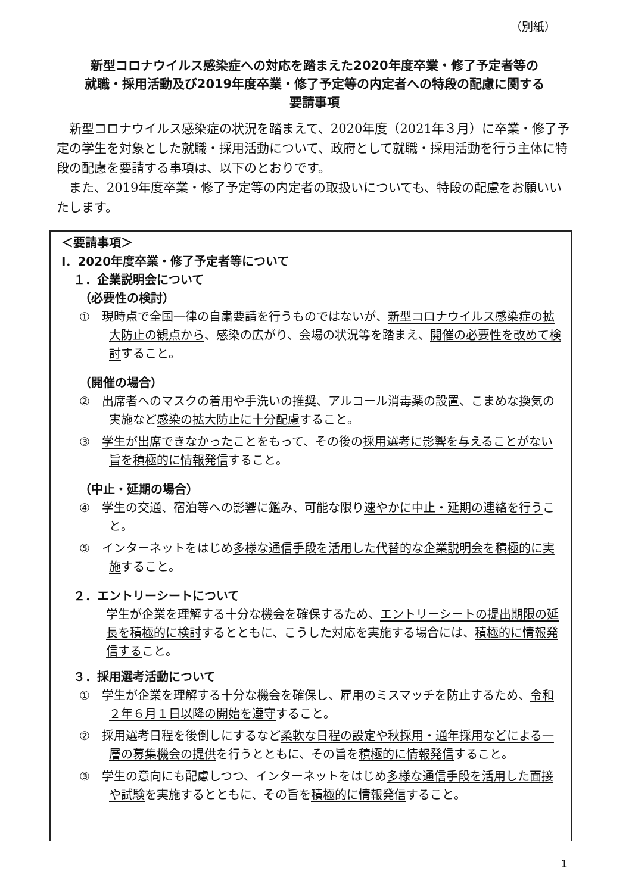（別紙）
新型コロナウイルス感染症への対応を踏まえた2020年度卒業・修了予定者等の
就職・採用活動及び2019年度卒業・修了予定等の内定者への特段の配慮に関する
要請事項
新型コロナウイルス感染症の状況を踏まえて、2020年度（2021年３月）に卒業・修了予定の学生を対象とした就職・採用活動について、政府として就職・採用活動を行う主体に特段の配慮を要請する事項は、以下のとおりです。
また、2019年度卒業・修了予定等の内定者の取扱いについても、特段の配慮をお願いいたします。
＜要請事項＞
Ⅰ．2020年度卒業・修了予定者等について
１．企業説明会について
（必要性の検討）
①　現時点で全国一律の自粛要請を行うものではないが、新型コロナウイルス感染症の拡大防止の観点から、感染の広がり、会場の状況等を踏まえ、開催の必要性を改めて検討すること。
（開催の場合）
②　出席者へのマスクの着用や手洗いの推奨、アルコール消毒薬の設置、こまめな換気の実施など感染の拡大防止に十分配慮すること。
③　学生が出席できなかったことをもって、その後の採用選考に影響を与えることがない旨を積極的に情報発信すること。
（中止・延期の場合）
④　学生の交通、宿泊等への影響に鑑み、可能な限り速やかに中止・延期の連絡を行うこと。
⑤　インターネットをはじめ多様な通信手段を活用した代替的な企業説明会を積極的に実施すること。
２．エントリーシートについて
学生が企業を理解する十分な機会を確保するため、エントリーシートの提出期限の延長を積極的に検討するとともに、こうした対応を実施する場合には、積極的に情報発信すること。
３．採用選考活動について
①　学生が企業を理解する十分な機会を確保し、雇用のミスマッチを防止するため、令和２年６月１日以降の開始を遵守すること。
②　採用選考日程を後倒しにするなど柔軟な日程の設定や秋採用・通年採用などによる一層の募集機会の提供を行うとともに、その旨を積極的に情報発信すること。
③　学生の意向にも配慮しつつ、インターネットをはじめ多様な通信手段を活用した面接や試験を実施するとともに、その旨を積極的に情報発信すること。
1